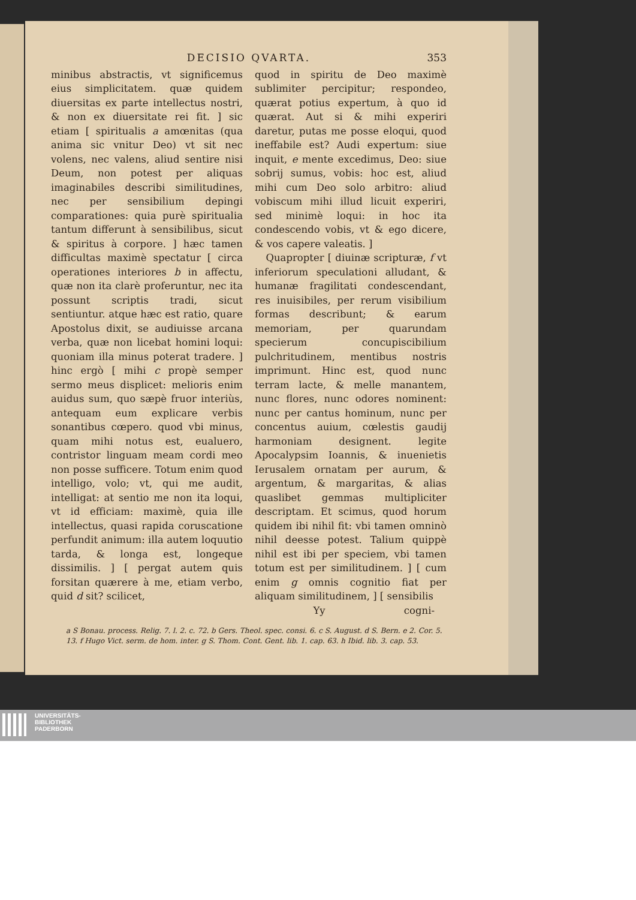DECISIO QVARTA. 353
minibus abstractis, vt significemus eius simplicitatem. quæ quidem diuersitas ex parte intellectus nostri, & non ex diuersitate rei fit. ] sic etiam [ spiritualis a amœnitas (qua anima sic vnitur Deo) vt sit nec volens, nec valens, aliud sentire nisi Deum, non potest per aliquas imaginabiles describi similitudines, nec per sensibilium depingi comparationes: quia purè spiritualia tantum differunt à sensibilibus, sicut & spiritus à corpore. ] hæc tamen difficultas maximè spectatur [ circa operationes interiores b in affectu, quæ non ita clarè proferuntur, nec ita possunt scriptis tradi, sicut sentiuntur. atque hæc est ratio, quare Apostolus dixit, se audiuisse arcana verba, quæ non licebat homini loqui: quoniam illa minus poterat tradere. ] hinc ergò [ mihi c propè semper sermo meus displicet: melioris enim auidus sum, quo sæpè fruor interiùs, antequam eum explicare verbis sonantibus cœpero. quod vbi minus, quam mihi notus est, eualuero, contristor linguam meam cordi meo non posse sufficere. Totum enim quod intelligo, volo; vt, qui me audit, intelligat: at sentio me non ita loqui, vt id efficiam: maximè, quia ille intellectus, quasi rapida coruscatione perfundit animum: illa autem loquutio tarda, & longa est, longeque dissimilis. ] [ pergat autem quis forsitan quærere à me, etiam verbo, quid d sit? scilicet,
quod in spiritu de Deo maximè sublimiter percipitur; respondeo, quærat potius expertum, à quo id quærat. Aut si & mihi experiri daretur, putas me posse eloqui, quod ineffabile est? Audi expertum: siue inquit, e mente excedimus, Deo: siue sobrij sumus, vobis: hoc est, aliud mihi cum Deo solo arbitro: aliud vobiscum mihi illud licuit experiri, sed minimè loqui: in hoc ita condescendo vobis, vt & ego dicere, & vos capere valeatis. ]
Quapropter [ diuinæ scripturæ, f vt inferiorum speculationi alludant, & humanæ fragilitati condescendant, res inuisibiles, per rerum visibilium formas describunt; & earum memoriam, per quarundam specierum concupiscibilium pulchritudinem, mentibus nostris imprimunt. Hinc est, quod nunc terram lacte, & melle manantem, nunc flores, nunc odores nominent: nunc per cantus hominum, nunc per concentus auium, cœlestis gaudij harmoniam designent. legite Apocalypsim Ioannis, & inuenietis Ierusalem ornatam per aurum, & argentum, & margaritas, & alias quaslibet gemmas multipliciter descriptam. Et scimus, quod horum quidem ibi nihil fit: vbi tamen omninò nihil deesse potest. Talium quippè nihil est ibi per speciem, vbi tamen totum est per similitudinem. ] [ cum enim g omnis cognitio fiat per aliquam similitudinem, ] [ sensibilis
Yy cogni-
a S Bonau. process. Relig. 7. l. 2. c. 72. b Gers. Theol. spec. consi. 6. c S. August. d S. Bern. e 2. Cor. 5. 13. f Hugo Vict. serm. de hom. inter. g S. Thom. Cont. Gent. lib. 1. cap. 63. h Ibid. lib. 3. cap. 53.
UNIVERSITÄTS-
BIBLIOTHEK
PADERBORN